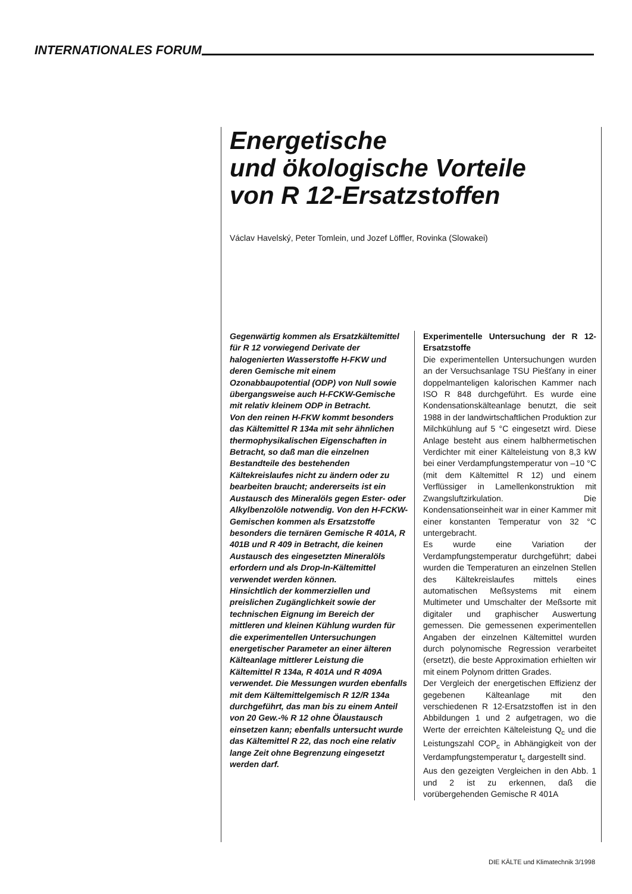INTERNATIONALES FORUM
Energetische
und ökologische Vorteile
von R 12-Ersatzstoffen
Václav Havelský, Peter Tomlein, und Jozef Löffler, Rovinka (Slowakei)
Gegenwärtig kommen als Ersatzkältemittel für R 12 vorwiegend Derivate der halogenierten Wasserstoffe H-FKW und deren Gemische mit einem Ozonabbaupotential (ODP) von Null sowie übergangsweise auch H-FCKW-Gemische mit relativ kleinem ODP in Betracht.
Von den reinen H-FKW kommt besonders das Kältemittel R 134a mit sehr ähnlichen thermophysikalischen Eigenschaften in Betracht, so daß man die einzelnen Bestandteile des bestehenden Kältekreislaufes nicht zu ändern oder zu bearbeiten braucht; andererseits ist ein Austausch des Mineralöls gegen Ester- oder Alkylbenzolöle notwendig. Von den H-FCKW-Gemischen kommen als Ersatzstoffe besonders die ternären Gemische R 401A, R 401B und R 409 in Betracht, die keinen Austausch des eingesetzten Mineralöls erfordern und als Drop-In-Kältemittel verwendet werden können.
Hinsichtlich der kommerziellen und preislichen Zugänglichkeit sowie der technischen Eignung im Bereich der mittleren und kleinen Kühlung wurden für die experimentellen Untersuchungen energetischer Parameter an einer älteren Kälteanlage mittlerer Leistung die Kältemittel R 134a, R 401A und R 409A verwendet. Die Messungen wurden ebenfalls mit dem Kältemittelgemisch R 12/R 134a durchgeführt, das man bis zu einem Anteil von 20 Gew.-% R 12 ohne Ölaustausch einsetzen kann; ebenfalls untersucht wurde das Kältemittel R 22, das noch eine relativ lange Zeit ohne Begrenzung eingesetzt werden darf.
Experimentelle Untersuchung der R 12-Ersatzstoffe
Die experimentellen Untersuchungen wurden an der Versuchsanlage TSU Piešťany in einer doppelmanteligen kalorischen Kammer nach ISO R 848 durchgeführt. Es wurde eine Kondensationskälteanlage benutzt, die seit 1988 in der landwirtschaftlichen Produktion zur Milchkühlung auf 5 °C eingesetzt wird. Diese Anlage besteht aus einem halbhermetischen Verdichter mit einer Kälteleistung von 8,3 kW bei einer Verdampfungstemperatur von –10 °C (mit dem Kältemittel R 12) und einem Verflüssiger in Lamellenkonstruktion mit Zwangsluftzirkulation. Die Kondensationseinheit war in einer Kammer mit einer konstanten Temperatur von 32 °C untergebracht.
Es wurde eine Variation der Verdampfungstemperatur durchgeführt; dabei wurden die Temperaturen an einzelnen Stellen des Kältekreislaufes mittels eines automatischen Meßsystems mit einem Multimeter und Umschalter der Meßsorte mit digitaler und graphischer Auswertung gemessen. Die gemessenen experimentellen Angaben der einzelnen Kältemittel wurden durch polynomische Regression verarbeitet (ersetzt), die beste Approximation erhielten wir mit einem Polynom dritten Grades.
Der Vergleich der energetischen Effizienz der gegebenen Kälteanlage mit den verschiedenen R 12-Ersatzstoffen ist in den Abbildungen 1 und 2 aufgetragen, wo die Werte der erreichten Kälteleistung Q<sub>c</sub> und die Leistungszahl COP<sub>c</sub> in Abhängigkeit von der Verdampfungstemperatur t<sub>c</sub> dargestellt sind.
Aus den gezeigten Vergleichen in den Abb. 1 und 2 ist zu erkennen, daß die vorübergehenden Gemische R 401A
DIE KÄLTE und Klimatechnik 3/1998